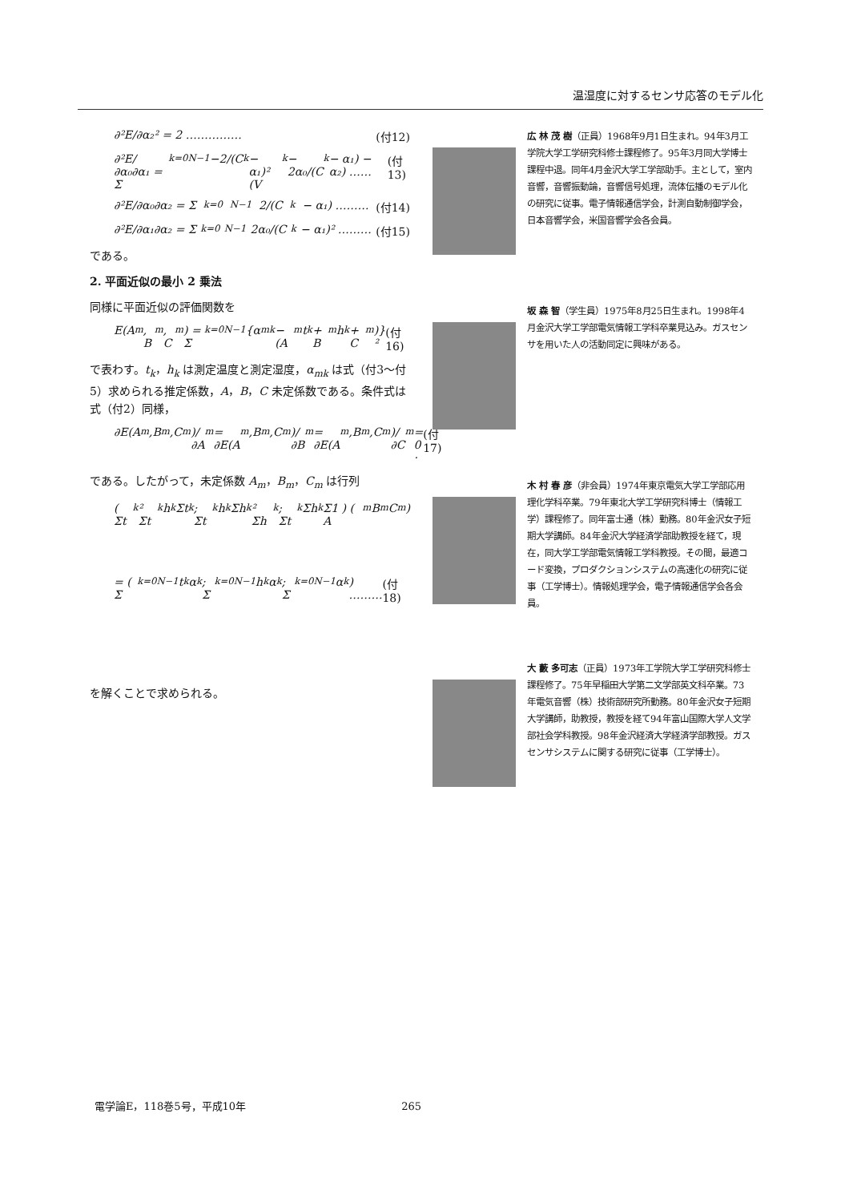温湿度に対するセンサ応答のモデル化
∂²E/∂α₂² = 2 …………… (付12)
∂²E/∂α₀∂α₁ = Σ<sub>k=0</sub><sup>N−1</sup> −2/(C<sub>k</sub> − α₁)² (V<sub>k</sub> − 2α₀/(C<sub>k</sub> − α₁) − α₂) …… (付13)
∂²E/∂α₀∂α₂ = Σ<sub>k=0</sub><sup>N−1</sup> 2/(C<sub>k</sub> − α₁) ……… (付14)
∂²E/∂α₁∂α₂ = Σ<sub>k=0</sub><sup>N−1</sup> 2α₀/(C<sub>k</sub> − α₁)² ……… (付15)
である。
2. 平面近似の最小 2 乗法
同様に平面近似の評価関数を
E(A<sub>m</sub>, B<sub>m</sub>, C<sub>m</sub>) = Σ<sub>k=0</sub><sup>N−1</sup>{α<sub>mk</sub> − (A<sub>m</sub>t<sub>k</sub> + B<sub>m</sub>h<sub>k</sub> + C<sub>m</sub>)}² (付16)
で表わす。t<sub>k</sub>，h<sub>k</sub> は測定温度と測定湿度，α<sub>mk</sub> は式（付3〜付5）求められる推定係数，A，B，C 未定係数である。条件式は式（付2）同様，
∂E(A<sub>m</sub>,B<sub>m</sub>,C<sub>m</sub>)/∂A<sub>m</sub> = ∂E(A<sub>m</sub>,B<sub>m</sub>,C<sub>m</sub>)/∂B<sub>m</sub> = ∂E(A<sub>m</sub>,B<sub>m</sub>,C<sub>m</sub>)/∂C<sub>m</sub> = 0 · (付17)
である。したがって，未定係数 A<sub>m</sub>，B<sub>m</sub>，C<sub>m</sub> は行列
( Σt<sub>k</sub>² Σt<sub>k</sub>h<sub>k</sub> Σt<sub>k</sub> ; Σt<sub>k</sub>h<sub>k</sub> Σh<sub>k</sub>² Σh<sub>k</sub> ; Σt<sub>k</sub> Σh<sub>k</sub> Σ1 ) ( A<sub>m</sub> B<sub>m</sub> C<sub>m</sub> )
= ( Σ<sub>k=0</sub><sup>N−1</sup>t<sub>k</sub>α<sub>k</sub> ; Σ<sub>k=0</sub><sup>N−1</sup>h<sub>k</sub>α<sub>k</sub> ; Σ<sub>k=0</sub><sup>N−1</sup>α<sub>k</sub> ) ……… (付18)
を解くことで求められる。
広 林 茂 樹（正員）1968年9月1日生まれ。94年3月工学院大学工学研究科修士課程修了。95年3月同大学博士課程中退。同年4月金沢大学工学部助手。主として，室内音響，音響振動論，音響信号処理，流体伝播のモデル化の研究に従事。電子情報通信学会，計測自動制御学会，日本音響学会，米国音響学会各会員。
坂 森 智（学生員）1975年8月25日生まれ。1998年4月金沢大学工学部電気情報工学科卒業見込み。ガスセンサを用いた人の活動同定に興味がある。
木 村 春 彦（非会員）1974年東京電気大学工学部応用理化学科卒業。79年東北大学工学研究科博士（情報工学）課程修了。同年富士通（株）勤務。80年金沢女子短期大学講師。84年金沢大学経済学部助教授を経て，現在，同大学工学部電気情報工学科教授。その間，最適コード変換，プロダクションシステムの高速化の研究に従事（工学博士）。情報処理学会，電子情報通信学会各会員。
大 藪 多可志（正員）1973年工学院大学工学研究科修士課程修了。75年早稲田大学第二文学部英文科卒業。73年電気音響（株）技術部研究所勤務。80年金沢女子短期大学講師，助教授，教授を経て94年富山国際大学人文学部社会学科教授。98年金沢経済大学経済学部教授。ガスセンサシステムに関する研究に従事（工学博士）。
電学論E，118巻5号，平成10年 265